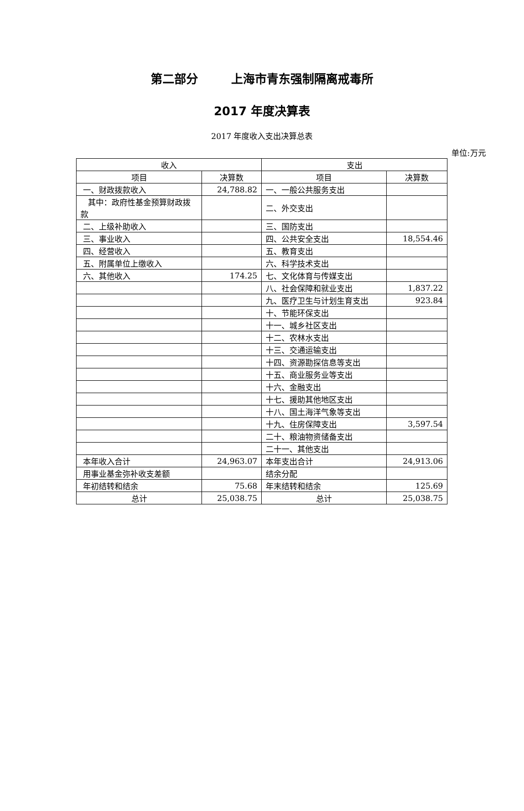第二部分 上海市青东强制隔离戒毒所
2017 年度决算表
2017 年度收入支出决算总表
单位:万元
| 收入 | | 支出 | |
| --- | --- | --- | --- |
| 项目 | 决算数 | 项目 | 决算数 |
| 一、财政拨款收入 | 24,788.82 | 一、一般公共服务支出 | |
| 其中：政府性基金预算财政拨款 | | 二、外交支出 | |
| 二、上级补助收入 | | 三、国防支出 | |
| 三、事业收入 | | 四、公共安全支出 | 18,554.46 |
| 四、经营收入 | | 五、教育支出 | |
| 五、附属单位上缴收入 | | 六、科学技术支出 | |
| 六、其他收入 | 174.25 | 七、文化体育与传媒支出 | |
| | | 八、社会保障和就业支出 | 1,837.22 |
| | | 九、医疗卫生与计划生育支出 | 923.84 |
| | | 十、节能环保支出 | |
| | | 十一、城乡社区支出 | |
| | | 十二、农林水支出 | |
| | | 十三、交通运输支出 | |
| | | 十四、资源勘探信息等支出 | |
| | | 十五、商业服务业等支出 | |
| | | 十六、金融支出 | |
| | | 十七、援助其他地区支出 | |
| | | 十八、国土海洋气象等支出 | |
| | | 十九、住房保障支出 | 3,597.54 |
| | | 二十、粮油物资储备支出 | |
| | | 二十一、其他支出 | |
| 本年收入合计 | 24,963.07 | 本年支出合计 | 24,913.06 |
| 用事业基金弥补收支差额 | | 结余分配 | |
| 年初结转和结余 | 75.68 | 年末结转和结余 | 125.69 |
| 总计 | 25,038.75 | 总计 | 25,038.75 |